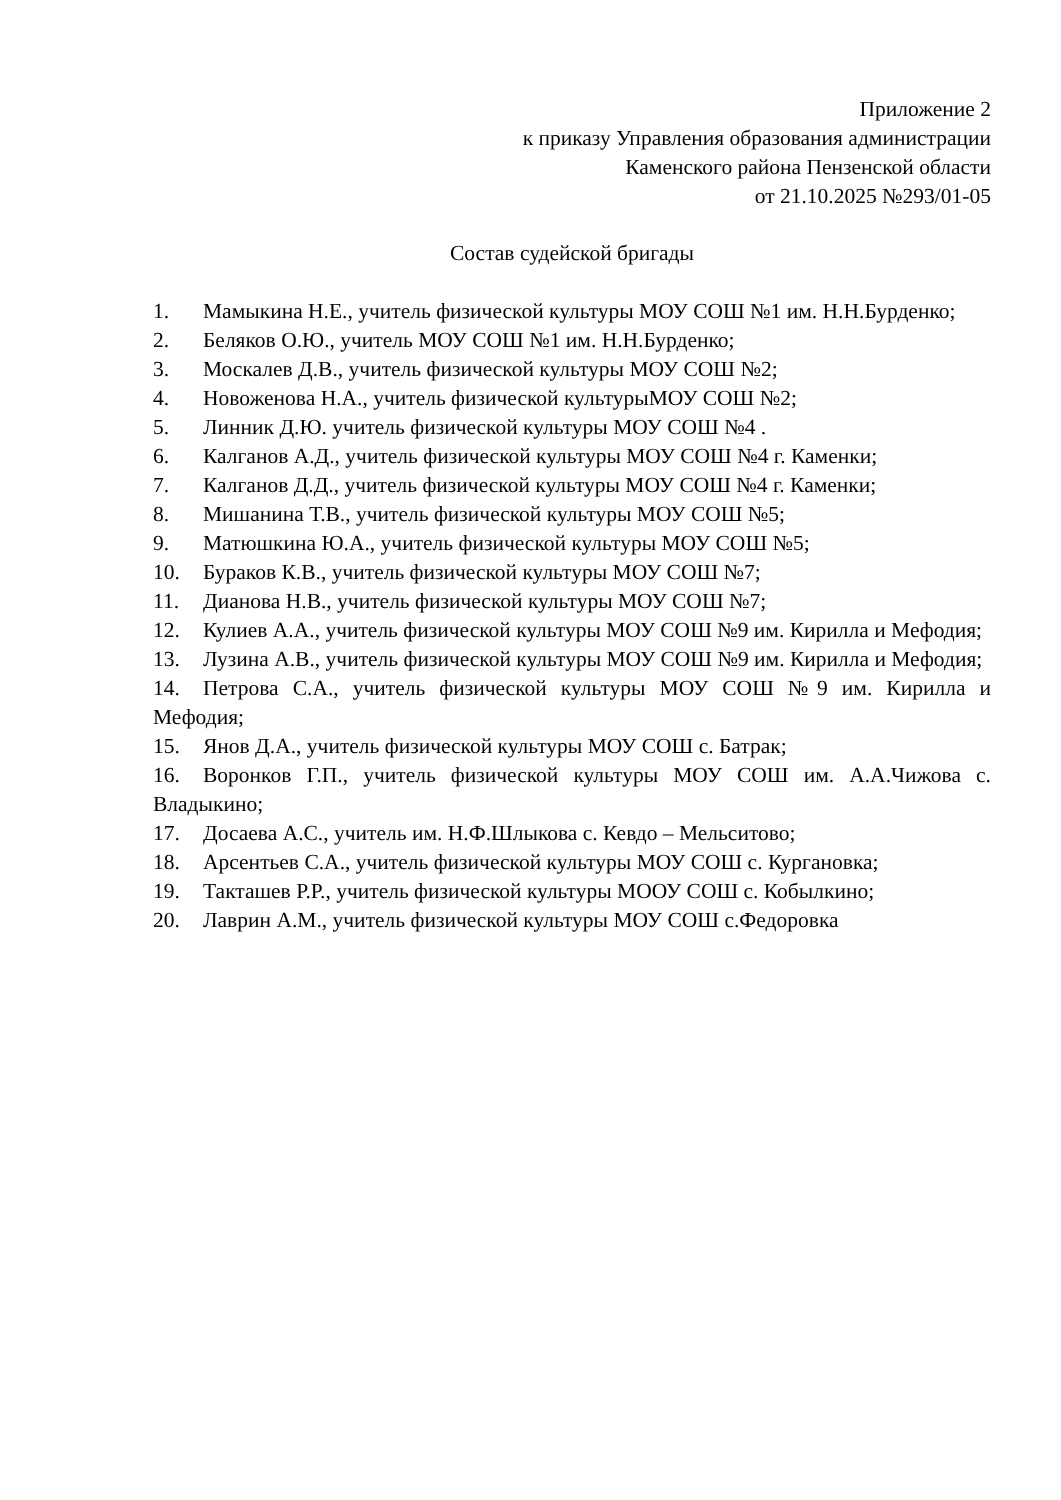Приложение 2
к приказу Управления образования администрации
Каменского района Пензенской области
от 21.10.2025 №293/01-05
Состав судейской бригады
1. Мамыкина Н.Е., учитель физической культуры МОУ СОШ №1 им. Н.Н.Бурденко;
2. Беляков О.Ю., учитель МОУ СОШ №1 им. Н.Н.Бурденко;
3. Москалев Д.В., учитель физической культуры МОУ СОШ №2;
4. Новоженова Н.А., учитель физической культурыМОУ СОШ №2;
5. Линник Д.Ю. учитель физической культуры МОУ СОШ №4 .
6. Калганов А.Д., учитель физической культуры МОУ СОШ №4 г. Каменки;
7. Калганов Д.Д., учитель физической культуры МОУ СОШ №4 г. Каменки;
8. Мишанина Т.В., учитель физической культуры МОУ СОШ №5;
9. Матюшкина Ю.А., учитель физической культуры МОУ СОШ №5;
10. Бураков К.В., учитель физической культуры МОУ СОШ №7;
11. Дианова Н.В., учитель физической культуры МОУ СОШ №7;
12. Кулиев А.А., учитель физической культуры МОУ СОШ №9 им. Кирилла и Мефодия;
13. Лузина А.В., учитель физической культуры МОУ СОШ №9 им. Кирилла и Мефодия;
14. Петрова С.А., учитель физической культуры МОУ СОШ №9 им. Кирилла и Мефодия;
15. Янов Д.А., учитель физической культуры МОУ СОШ с. Батрак;
16. Воронков Г.П., учитель физической культуры МОУ СОШ им. А.А.Чижова с. Владыкино;
17. Досаева А.С., учитель им. Н.Ф.Шлыкова с. Кевдо – Мельситово;
18. Арсентьев С.А., учитель физической культуры МОУ СОШ с. Кургановка;
19. Такташев Р.Р., учитель физической культуры МООУ СОШ с. Кобылкино;
20. Лаврин А.М., учитель физической культуры МОУ СОШ с.Федоровка